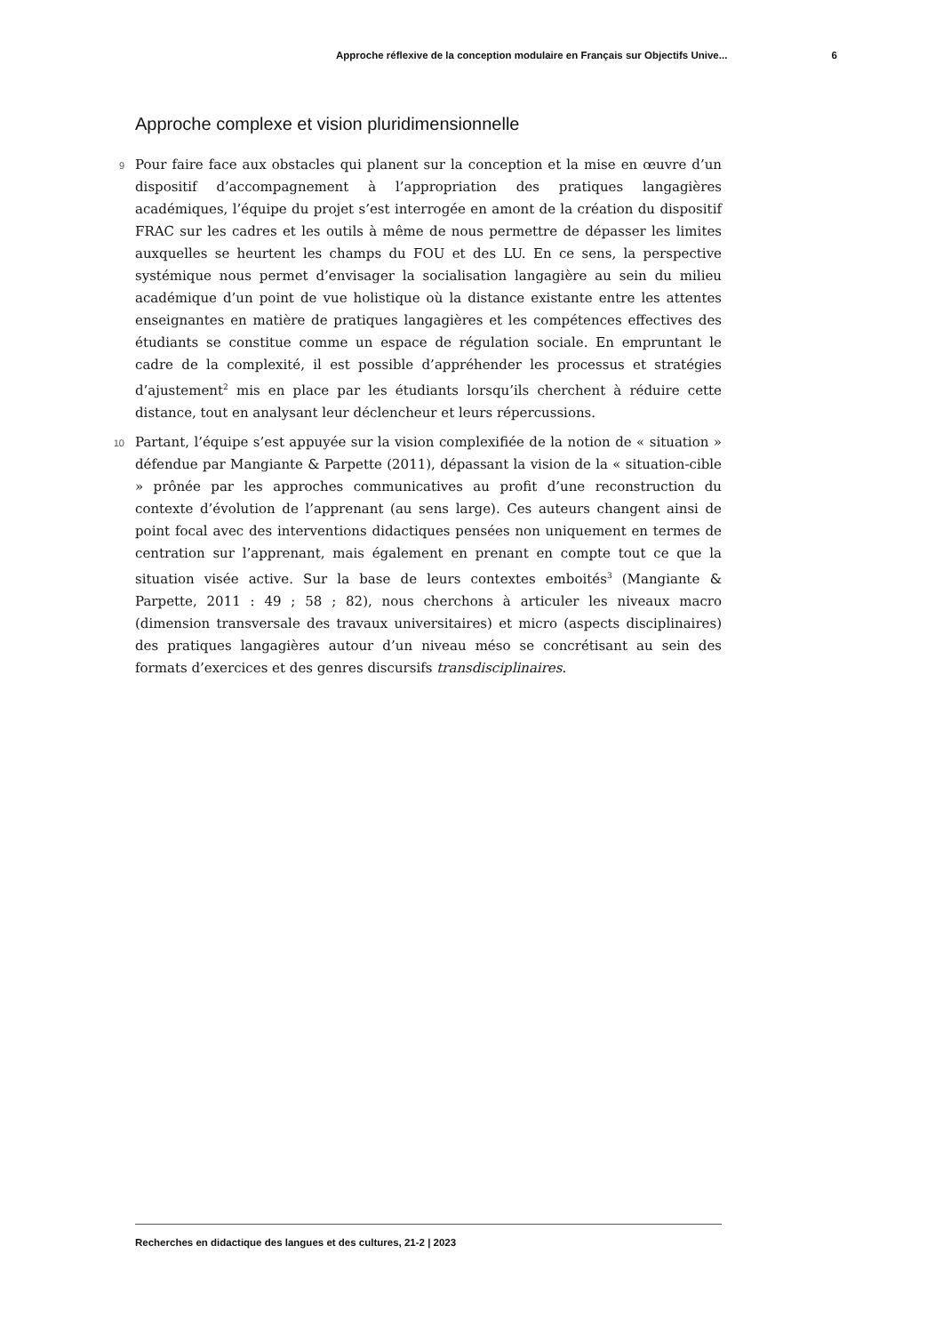Approche réflexive de la conception modulaire en Français sur Objectifs Unive... 6
Approche complexe et vision pluridimensionnelle
9 Pour faire face aux obstacles qui planent sur la conception et la mise en œuvre d’un dispositif d’accompagnement à l’appropriation des pratiques langagières académiques, l’équipe du projet s’est interrogée en amont de la création du dispositif FRAC sur les cadres et les outils à même de nous permettre de dépasser les limites auxquelles se heurtent les champs du FOU et des LU. En ce sens, la perspective systémique nous permet d’envisager la socialisation langagière au sein du milieu académique d’un point de vue holistique où la distance existante entre les attentes enseignantes en matière de pratiques langagières et les compétences effectives des étudiants se constitue comme un espace de régulation sociale. En empruntant le cadre de la complexité, il est possible d’appréhender les processus et stratégies d’ajustement<sup>2</sup> mis en place par les étudiants lorsqu’ils cherchent à réduire cette distance, tout en analysant leur déclencheur et leurs répercussions.
10 Partant, l’équipe s’est appuyée sur la vision complexifiée de la notion de « situation » défendue par Mangiante & Parpette (2011), dépassant la vision de la « situation-cible » prônée par les approches communicatives au profit d’une reconstruction du contexte d’évolution de l’apprenant (au sens large). Ces auteurs changent ainsi de point focal avec des interventions didactiques pensées non uniquement en termes de centration sur l’apprenant, mais également en prenant en compte tout ce que la situation visée active. Sur la base de leurs contextes emboités<sup>3</sup> (Mangiante & Parpette, 2011 : 49 ; 58 ; 82), nous cherchons à articuler les niveaux macro (dimension transversale des travaux universitaires) et micro (aspects disciplinaires) des pratiques langagières autour d’un niveau méso se concrétisant au sein des formats d’exercices et des genres discursifs transdisciplinaires.
Recherches en didactique des langues et des cultures, 21-2 | 2023